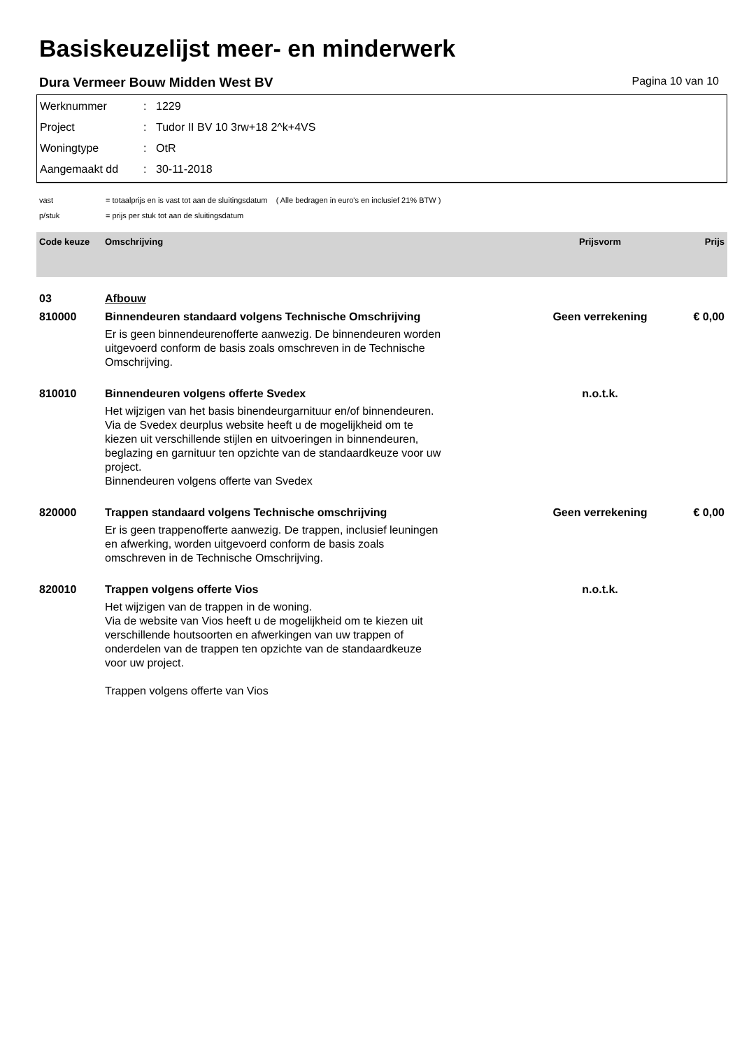Basiskeuzelijst meer- en minderwerk
Dura Vermeer Bouw Midden West BV Pagina 10 van 10
Werknummer: 1229
Project: Tudor II BV 10 3rw+18 2^k+4VS
Woningtype: OtR
Aangemaakt dd: 30-11-2018
vast = totaalprijs en is vast tot aan de sluitingsdatum ( Alle bedragen in euro's en inclusief 21% BTW )
p/stuk = prijs per stuk tot aan de sluitingsdatum
| Code keuze | Omschrijving | Prijsvorm | Prijs |
| --- | --- | --- | --- |
| 03 | Afbouw | | |
| 810000 | Binnendeuren standaard volgens Technische Omschrijving Er is geen binnendeurenofferte aanwezig. De binnendeuren worden uitgevoerd conform de basis zoals omschreven in de Technische Omschrijving. | Geen verrekening | € 0,00 |
| 810010 | Binnendeuren volgens offerte Svedex Het wijzigen van het basis binendeurgarnituur en/of binnendeuren. Via de Svedex deurplus website heeft u de mogelijkheid om te kiezen uit verschillende stijlen en uitvoeringen in binnendeuren, beglazing en garnituur ten opzichte van de standaardkeuze voor uw project. Binnendeuren volgens offerte van Svedex | n.o.t.k. | |
| 820000 | Trappen standaard volgens Technische omschrijving Er is geen trappenofferte aanwezig. De trappen, inclusief leuningen en afwerking, worden uitgevoerd conform de basis zoals omschreven in de Technische Omschrijving. | Geen verrekening | € 0,00 |
| 820010 | Trappen volgens offerte Vios Het wijzigen van de trappen in de woning. Via de website van Vios heeft u de mogelijkheid om te kiezen uit verschillende houtsoorten en afwerkingen van uw trappen of onderdelen van de trappen ten opzichte van de standaardkeuze voor uw project. Trappen volgens offerte van Vios | n.o.t.k. | |